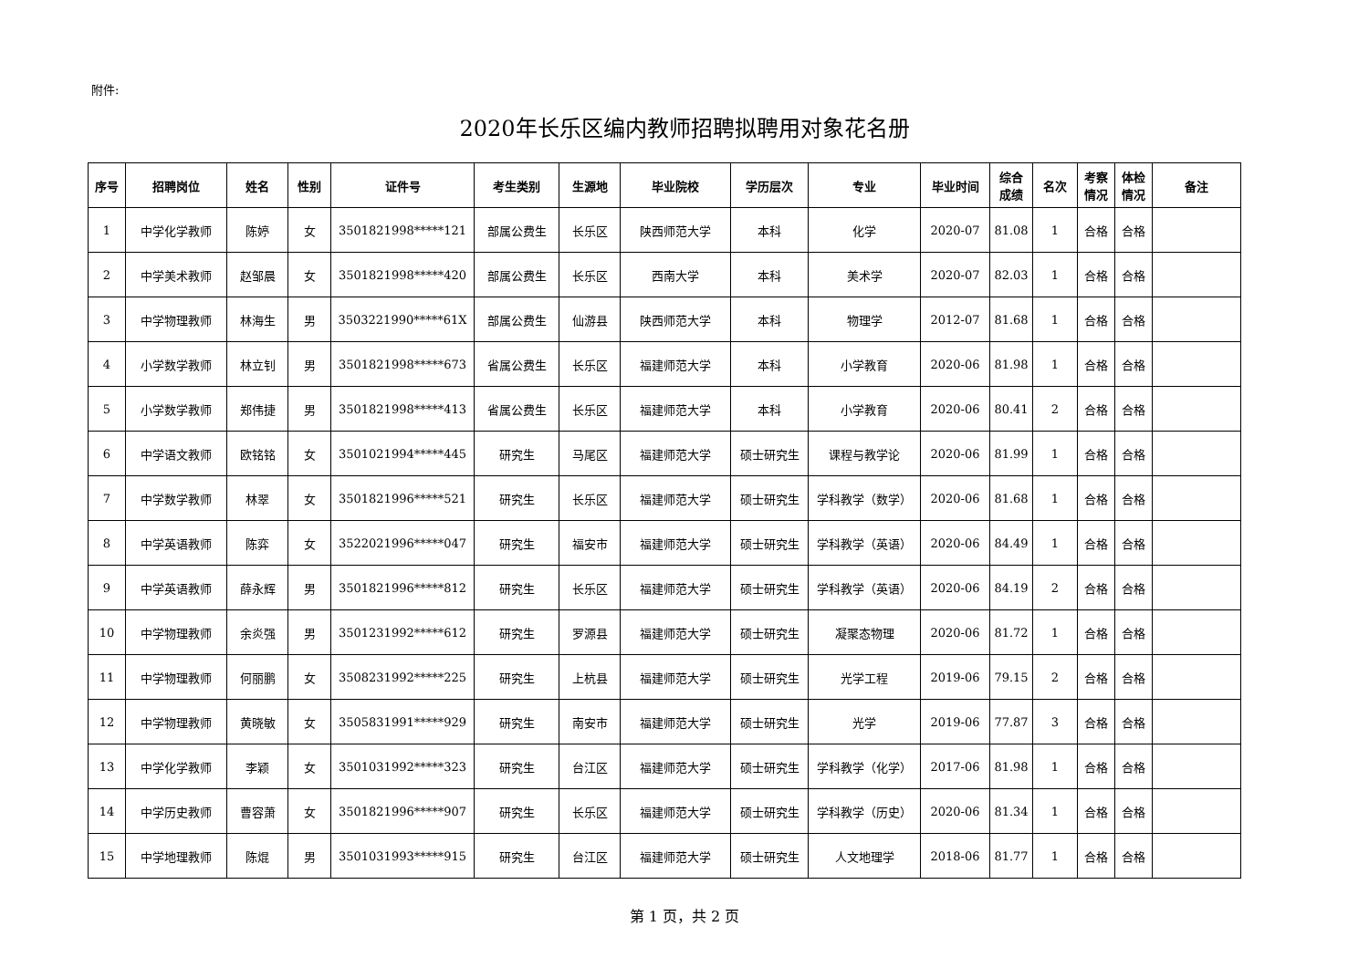附件:
2020年长乐区编内教师招聘拟聘用对象花名册
| 序号 | 招聘岗位 | 姓名 | 性别 | 证件号 | 考生类别 | 生源地 | 毕业院校 | 学历层次 | 专业 | 毕业时间 | 综合 成绩 | 名次 | 考察 情况 | 体检 情况 | 备注 |
| --- | --- | --- | --- | --- | --- | --- | --- | --- | --- | --- | --- | --- | --- | --- | --- |
| 1 | 中学化学教师 | 陈婷 | 女 | 3501821998*****121 | 部属公费生 | 长乐区 | 陕西师范大学 | 本科 | 化学 | 2020-07 | 81.08 | 1 | 合格 | 合格 | |
| 2 | 中学美术教师 | 赵邹晨 | 女 | 3501821998*****420 | 部属公费生 | 长乐区 | 西南大学 | 本科 | 美术学 | 2020-07 | 82.03 | 1 | 合格 | 合格 | |
| 3 | 中学物理教师 | 林海生 | 男 | 3503221990*****61X | 部属公费生 | 仙游县 | 陕西师范大学 | 本科 | 物理学 | 2012-07 | 81.68 | 1 | 合格 | 合格 | |
| 4 | 小学数学教师 | 林立钊 | 男 | 3501821998*****673 | 省属公费生 | 长乐区 | 福建师范大学 | 本科 | 小学教育 | 2020-06 | 81.98 | 1 | 合格 | 合格 | |
| 5 | 小学数学教师 | 郑伟捷 | 男 | 3501821998*****413 | 省属公费生 | 长乐区 | 福建师范大学 | 本科 | 小学教育 | 2020-06 | 80.41 | 2 | 合格 | 合格 | |
| 6 | 中学语文教师 | 欧铭铭 | 女 | 3501021994*****445 | 研究生 | 马尾区 | 福建师范大学 | 硕士研究生 | 课程与教学论 | 2020-06 | 81.99 | 1 | 合格 | 合格 | |
| 7 | 中学数学教师 | 林翠 | 女 | 3501821996*****521 | 研究生 | 长乐区 | 福建师范大学 | 硕士研究生 | 学科教学（数学） | 2020-06 | 81.68 | 1 | 合格 | 合格 | |
| 8 | 中学英语教师 | 陈弈 | 女 | 3522021996*****047 | 研究生 | 福安市 | 福建师范大学 | 硕士研究生 | 学科教学（英语） | 2020-06 | 84.49 | 1 | 合格 | 合格 | |
| 9 | 中学英语教师 | 薛永辉 | 男 | 3501821996*****812 | 研究生 | 长乐区 | 福建师范大学 | 硕士研究生 | 学科教学（英语） | 2020-06 | 84.19 | 2 | 合格 | 合格 | |
| 10 | 中学物理教师 | 余炎强 | 男 | 3501231992*****612 | 研究生 | 罗源县 | 福建师范大学 | 硕士研究生 | 凝聚态物理 | 2020-06 | 81.72 | 1 | 合格 | 合格 | |
| 11 | 中学物理教师 | 何丽鹏 | 女 | 3508231992*****225 | 研究生 | 上杭县 | 福建师范大学 | 硕士研究生 | 光学工程 | 2019-06 | 79.15 | 2 | 合格 | 合格 | |
| 12 | 中学物理教师 | 黄晓敏 | 女 | 3505831991*****929 | 研究生 | 南安市 | 福建师范大学 | 硕士研究生 | 光学 | 2019-06 | 77.87 | 3 | 合格 | 合格 | |
| 13 | 中学化学教师 | 李颖 | 女 | 3501031992*****323 | 研究生 | 台江区 | 福建师范大学 | 硕士研究生 | 学科教学（化学） | 2017-06 | 81.98 | 1 | 合格 | 合格 | |
| 14 | 中学历史教师 | 曹容萧 | 女 | 3501821996*****907 | 研究生 | 长乐区 | 福建师范大学 | 硕士研究生 | 学科教学（历史） | 2020-06 | 81.34 | 1 | 合格 | 合格 | |
| 15 | 中学地理教师 | 陈焜 | 男 | 3501031993*****915 | 研究生 | 台江区 | 福建师范大学 | 硕士研究生 | 人文地理学 | 2018-06 | 81.77 | 1 | 合格 | 合格 | |
第 1 页，共 2 页